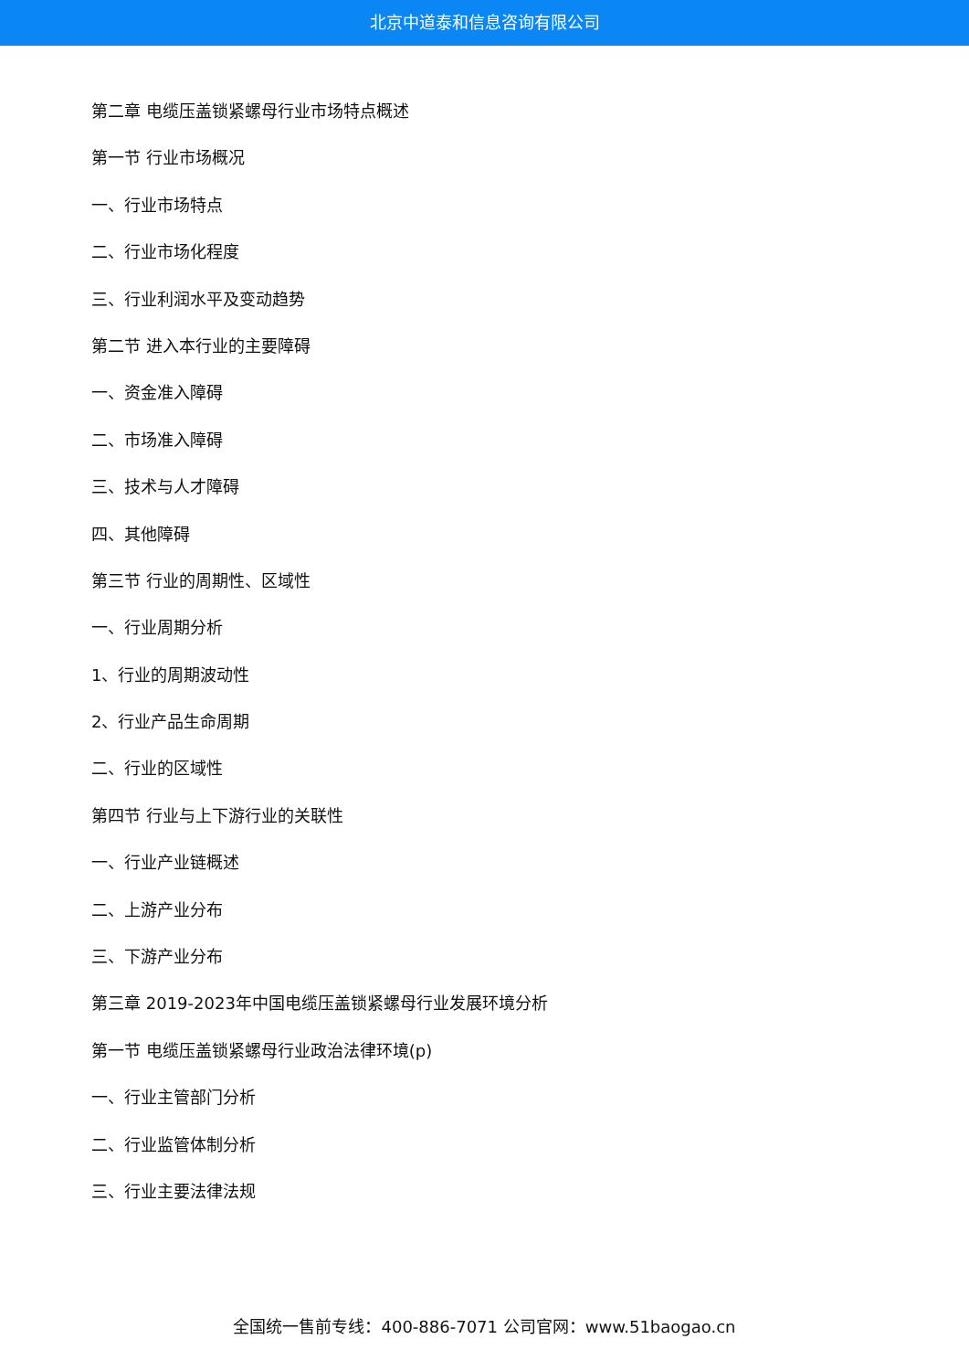北京中道泰和信息咨询有限公司
第二章 电缆压盖锁紧螺母行业市场特点概述
第一节 行业市场概况
一、行业市场特点
二、行业市场化程度
三、行业利润水平及变动趋势
第二节 进入本行业的主要障碍
一、资金准入障碍
二、市场准入障碍
三、技术与人才障碍
四、其他障碍
第三节 行业的周期性、区域性
一、行业周期分析
1、行业的周期波动性
2、行业产品生命周期
二、行业的区域性
第四节 行业与上下游行业的关联性
一、行业产业链概述
二、上游产业分布
三、下游产业分布
第三章 2019-2023年中国电缆压盖锁紧螺母行业发展环境分析
第一节 电缆压盖锁紧螺母行业政治法律环境(p)
一、行业主管部门分析
二、行业监管体制分析
三、行业主要法律法规
全国统一售前专线：400-886-7071 公司官网：www.51baogao.cn